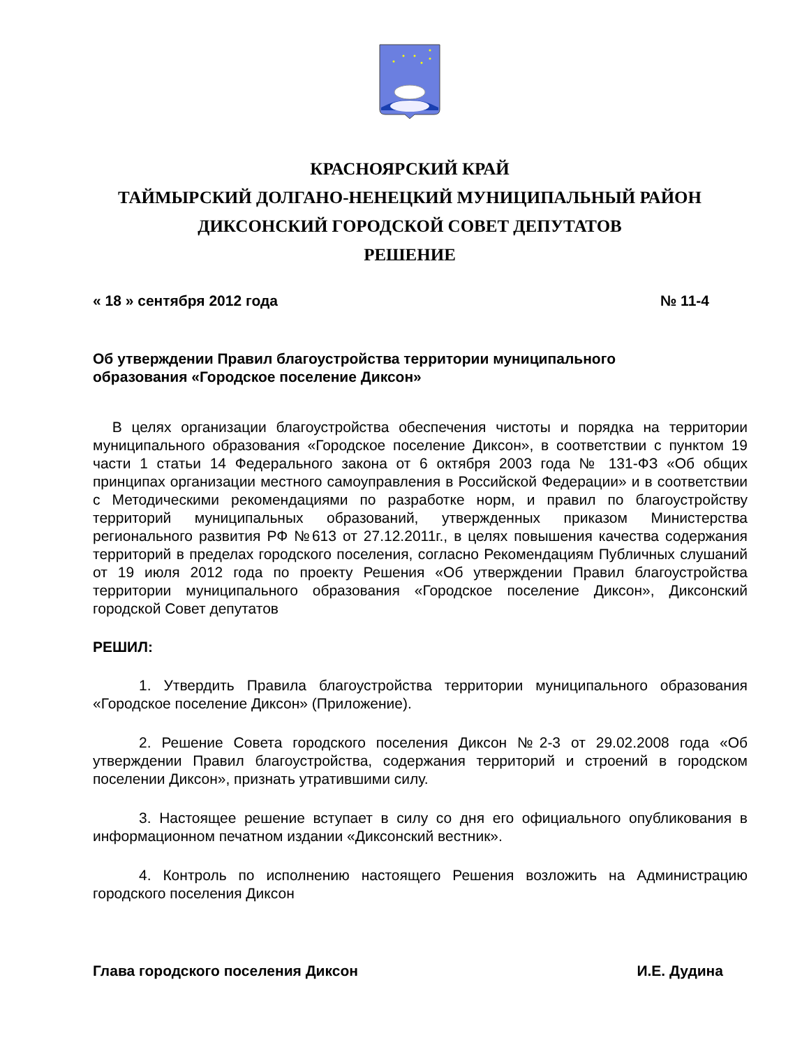КРАСНОЯРСКИЙ КРАЙ
ТАЙМЫРСКИЙ ДОЛГАНО-НЕНЕЦКИЙ МУНИЦИПАЛЬНЫЙ РАЙОН
ДИКСОНСКИЙ ГОРОДСКОЙ СОВЕТ ДЕПУТАТОВ
РЕШЕНИЕ
« 18 » сентября 2012 года № 11-4
Об утверждении Правил благоустройства территории муниципального
образования «Городское поселение Диксон»
В целях организации благоустройства обеспечения чистоты и порядка на территории муниципального образования «Городское поселение Диксон», в соответствии с пунктом 19 части 1 статьи 14 Федерального закона от 6 октября 2003 года № 131-ФЗ «Об общих принципах организации местного самоуправления в Российской Федерации» и в соответствии с Методическими рекомендациями по разработке норм, и правил по благоустройству территорий муниципальных образований, утвержденных приказом Министерства регионального развития РФ №613 от 27.12.2011г., в целях повышения качества содержания территорий в пределах городского поселения, согласно Рекомендациям Публичных слушаний от 19 июля 2012 года по проекту Решения «Об утверждении Правил благоустройства территории муниципального образования «Городское поселение Диксон», Диксонский городской Совет депутатов
РЕШИЛ:
1. Утвердить Правила благоустройства территории муниципального образования «Городское поселение Диксон» (Приложение).
2. Решение Совета городского поселения Диксон №2-3 от 29.02.2008 года «Об утверждении Правил благоустройства, содержания территорий и строений в городском поселении Диксон», признать утратившими силу.
3. Настоящее решение вступает в силу со дня его официального опубликования в информационном печатном издании «Диксонский вестник».
4. Контроль по исполнению настоящего Решения возложить на Администрацию городского поселения Диксон
Глава городского поселения Диксон И.Е. Дудина